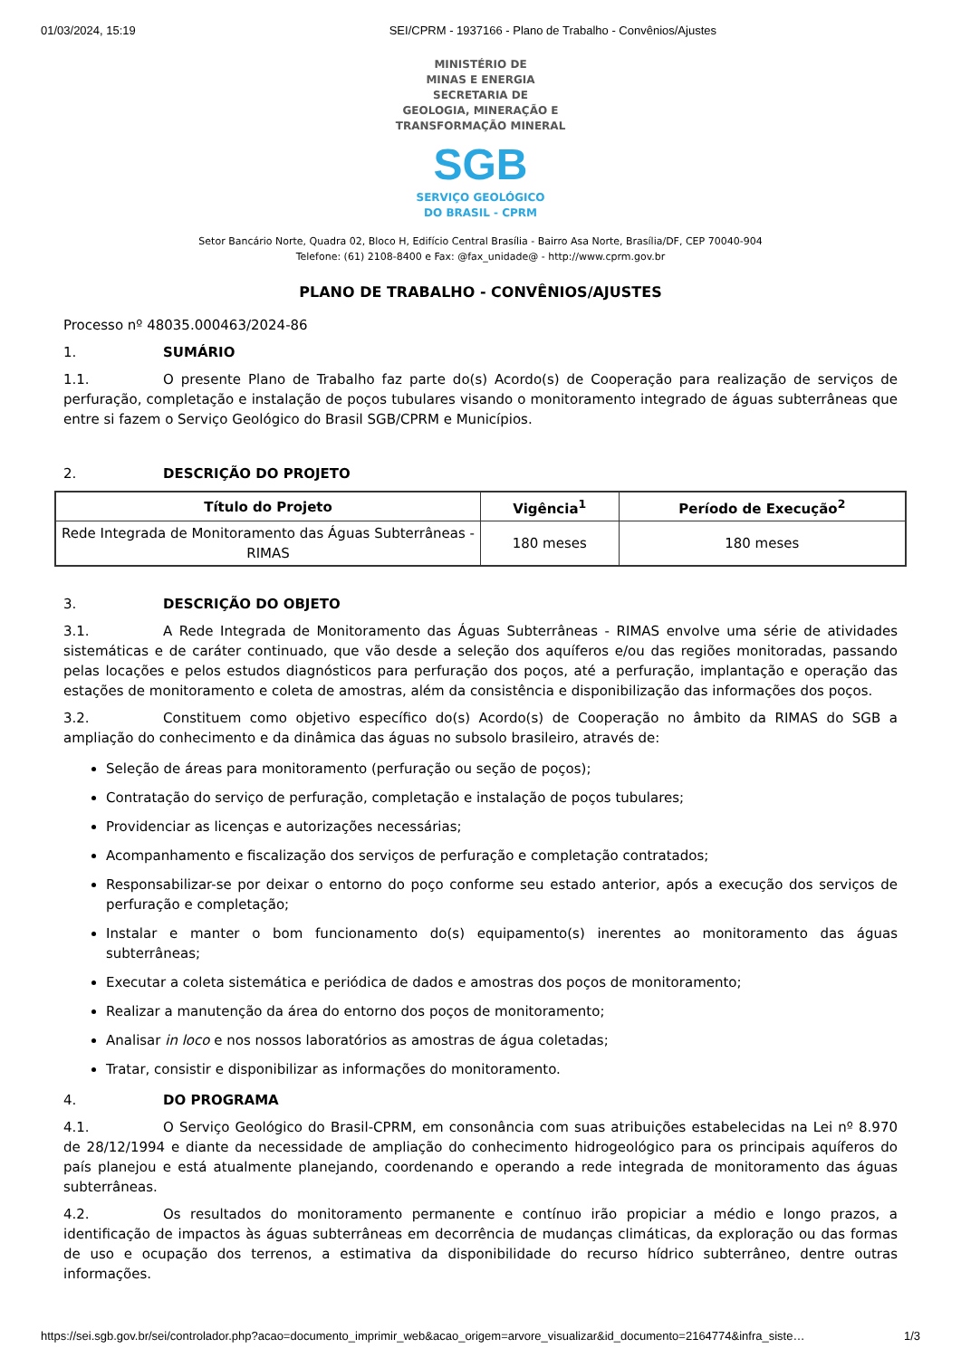01/03/2024, 15:19 SEI/CPRM - 1937166 - Plano de Trabalho - Convênios/Ajustes
MINISTÉRIO DE
MINAS E ENERGIA
SECRETARIA DE
GEOLOGIA, MINERAÇÃO E
TRANSFORMAÇÃO MINERAL
SGB
SERVIÇO GEOLÓGICO
DO BRASIL - CPRM
Setor Bancário Norte, Quadra 02, Bloco H, Edifício Central Brasília - Bairro Asa Norte, Brasília/DF, CEP 70040-904
Telefone: (61) 2108-8400 e Fax: @fax_unidade@ - http://www.cprm.gov.br
PLANO DE TRABALHO - CONVÊNIOS/AJUSTES
Processo nº 48035.000463/2024-86
1. SUMÁRIO
1.1. O presente Plano de Trabalho faz parte do(s) Acordo(s) de Cooperação para realização de serviços de perfuração, completação e instalação de poços tubulares visando o monitoramento integrado de águas subterrâneas que entre si fazem o Serviço Geológico do Brasil SGB/CPRM e Municípios.
2. DESCRIÇÃO DO PROJETO
| Título do Projeto | Vigência<sup>1</sup> | Período de Execução<sup>2</sup> |
| --- | --- | --- |
| Rede Integrada de Monitoramento das Águas Subterrâneas - RIMAS | 180 meses | 180 meses |
3. DESCRIÇÃO DO OBJETO
3.1. A Rede Integrada de Monitoramento das Águas Subterrâneas - RIMAS envolve uma série de atividades sistemáticas e de caráter continuado, que vão desde a seleção dos aquíferos e/ou das regiões monitoradas, passando pelas locações e pelos estudos diagnósticos para perfuração dos poços, até a perfuração, implantação e operação das estações de monitoramento e coleta de amostras, além da consistência e disponibilização das informações dos poços.
3.2. Constituem como objetivo específico do(s) Acordo(s) de Cooperação no âmbito da RIMAS do SGB a ampliação do conhecimento e da dinâmica das águas no subsolo brasileiro, através de:
Seleção de áreas para monitoramento (perfuração ou seção de poços);
Contratação do serviço de perfuração, completação e instalação de poços tubulares;
Providenciar as licenças e autorizações necessárias;
Acompanhamento e fiscalização dos serviços de perfuração e completação contratados;
Responsabilizar-se por deixar o entorno do poço conforme seu estado anterior, após a execução dos serviços de perfuração e completação;
Instalar e manter o bom funcionamento do(s) equipamento(s) inerentes ao monitoramento das águas subterrâneas;
Executar a coleta sistemática e periódica de dados e amostras dos poços de monitoramento;
Realizar a manutenção da área do entorno dos poços de monitoramento;
Analisar in loco e nos nossos laboratórios as amostras de água coletadas;
Tratar, consistir e disponibilizar as informações do monitoramento.
4. DO PROGRAMA
4.1. O Serviço Geológico do Brasil-CPRM, em consonância com suas atribuições estabelecidas na Lei nº 8.970 de 28/12/1994 e diante da necessidade de ampliação do conhecimento hidrogeológico para os principais aquíferos do país planejou e está atualmente planejando, coordenando e operando a rede integrada de monitoramento das águas subterrâneas.
4.2. Os resultados do monitoramento permanente e contínuo irão propiciar a médio e longo prazos, a identificação de impactos às águas subterrâneas em decorrência de mudanças climáticas, da exploração ou das formas de uso e ocupação dos terrenos, a estimativa da disponibilidade do recurso hídrico subterrâneo, dentre outras informações.
https://sei.sgb.gov.br/sei/controlador.php?acao=documento_imprimir_web&acao_origem=arvore_visualizar&id_documento=2164774&infra_siste… 1/3